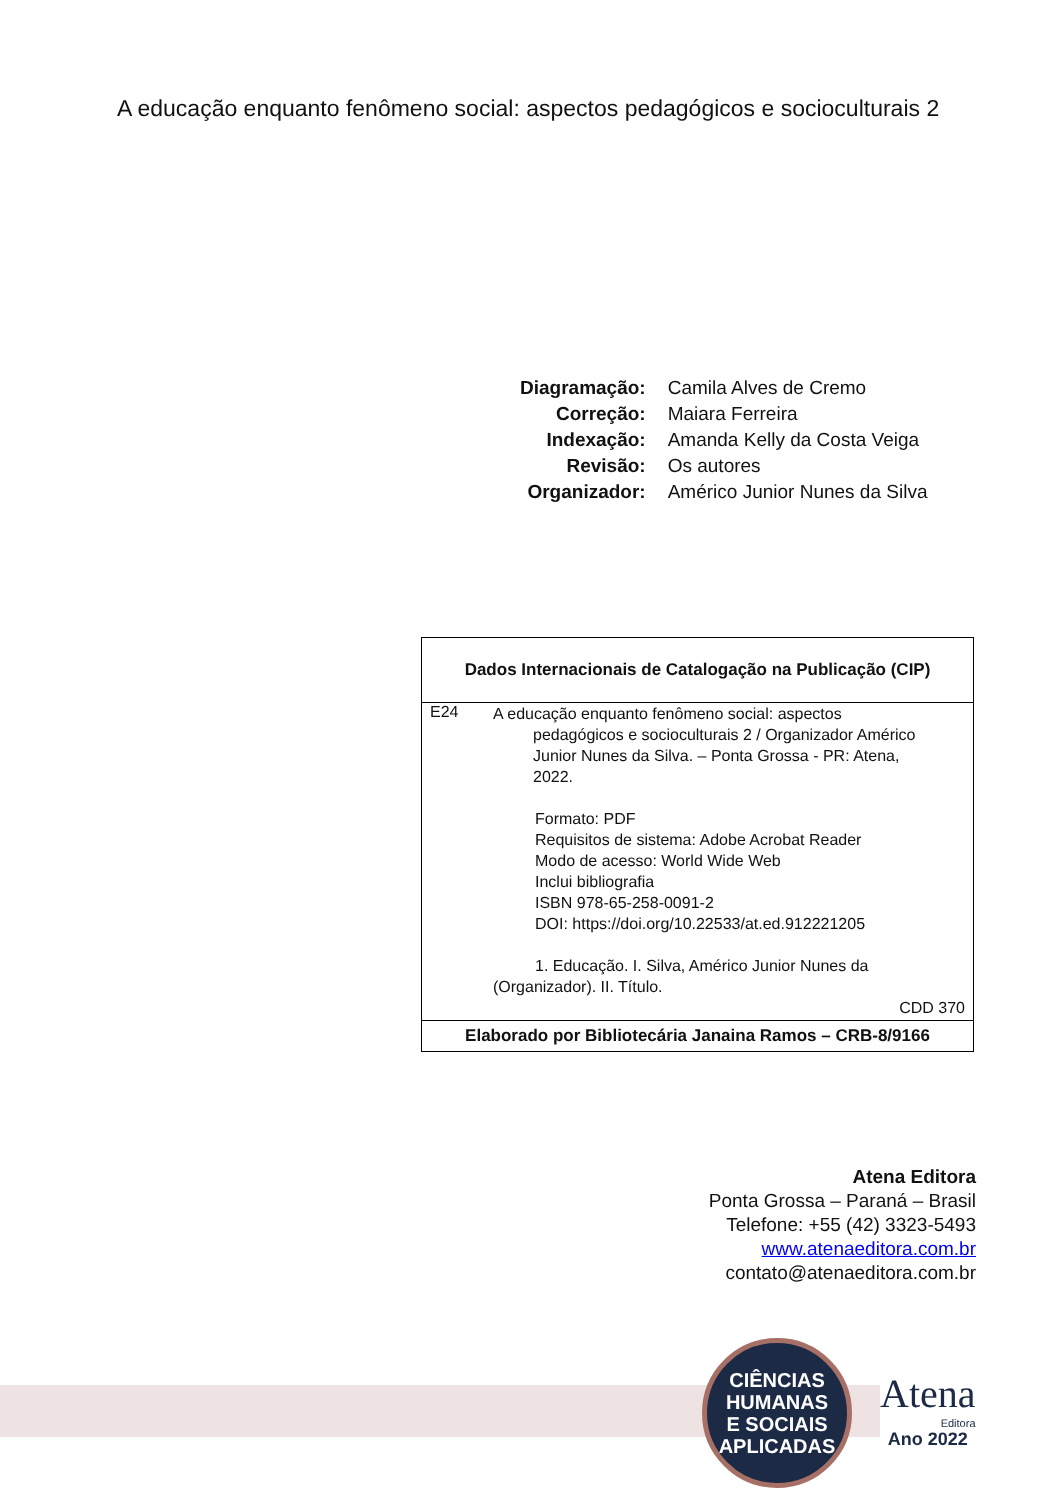A educação enquanto fenômeno social: aspectos pedagógicos e socioculturais 2
| Diagramação: | Camila Alves de Cremo |
| Correção: | Maiara Ferreira |
| Indexação: | Amanda Kelly da Costa Veiga |
| Revisão: | Os autores |
| Organizador: | Américo Junior Nunes da Silva |
| Dados Internacionais de Catalogação na Publicação (CIP) | |
| --- | --- |
| E24 | A educação enquanto fenômeno social: aspectos pedagógicos e socioculturais 2 / Organizador Américo Junior Nunes da Silva. – Ponta Grossa - PR: Atena, 2022. Formato: PDF Requisitos de sistema: Adobe Acrobat Reader Modo de acesso: World Wide Web Inclui bibliografia ISBN 978-65-258-0091-2 DOI: https://doi.org/10.22533/at.ed.912221205 1. Educação. I. Silva, Américo Junior Nunes da (Organizador). II. Título. CDD 370 |
| Elaborado por Bibliotecária Janaina Ramos – CRB-8/9166 | |
Atena Editora
Ponta Grossa – Paraná – Brasil
Telefone: +55 (42) 3323-5493
www.atenaeditora.com.br
contato@atenaeditora.com.br
CIÊNCIAS
HUMANAS
E SOCIAIS
APLICADAS
Atena
Editora
Ano 2022